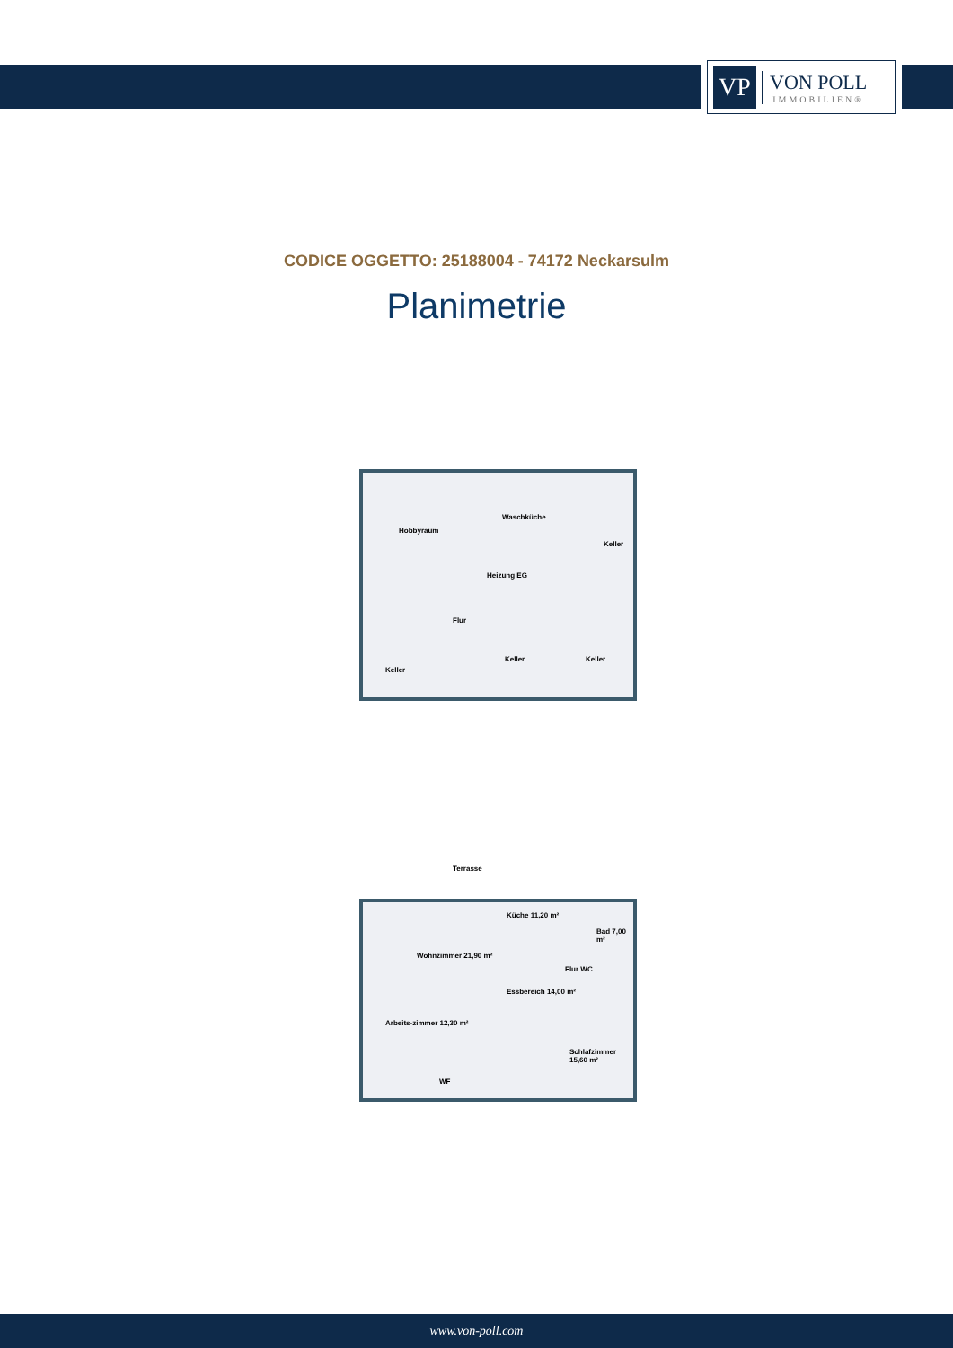VP
VON POLL
IMMOBILIEN®
CODICE OGGETTO: 25188004 - 74172 Neckarsulm
Planimetrie
Hobbyraum
Waschküche
Keller
Heizung EG
Flur
Keller
Keller Keller
Terrasse
Küche 11,20 m²
Bad 7,00 m²
Wohnzimmer 21,90 m²
Flur WC
Essbereich 14,00 m²
Arbeits-zimmer 12,30 m²
Schlafzimmer 15,60 m²
WF
www.von-poll.com